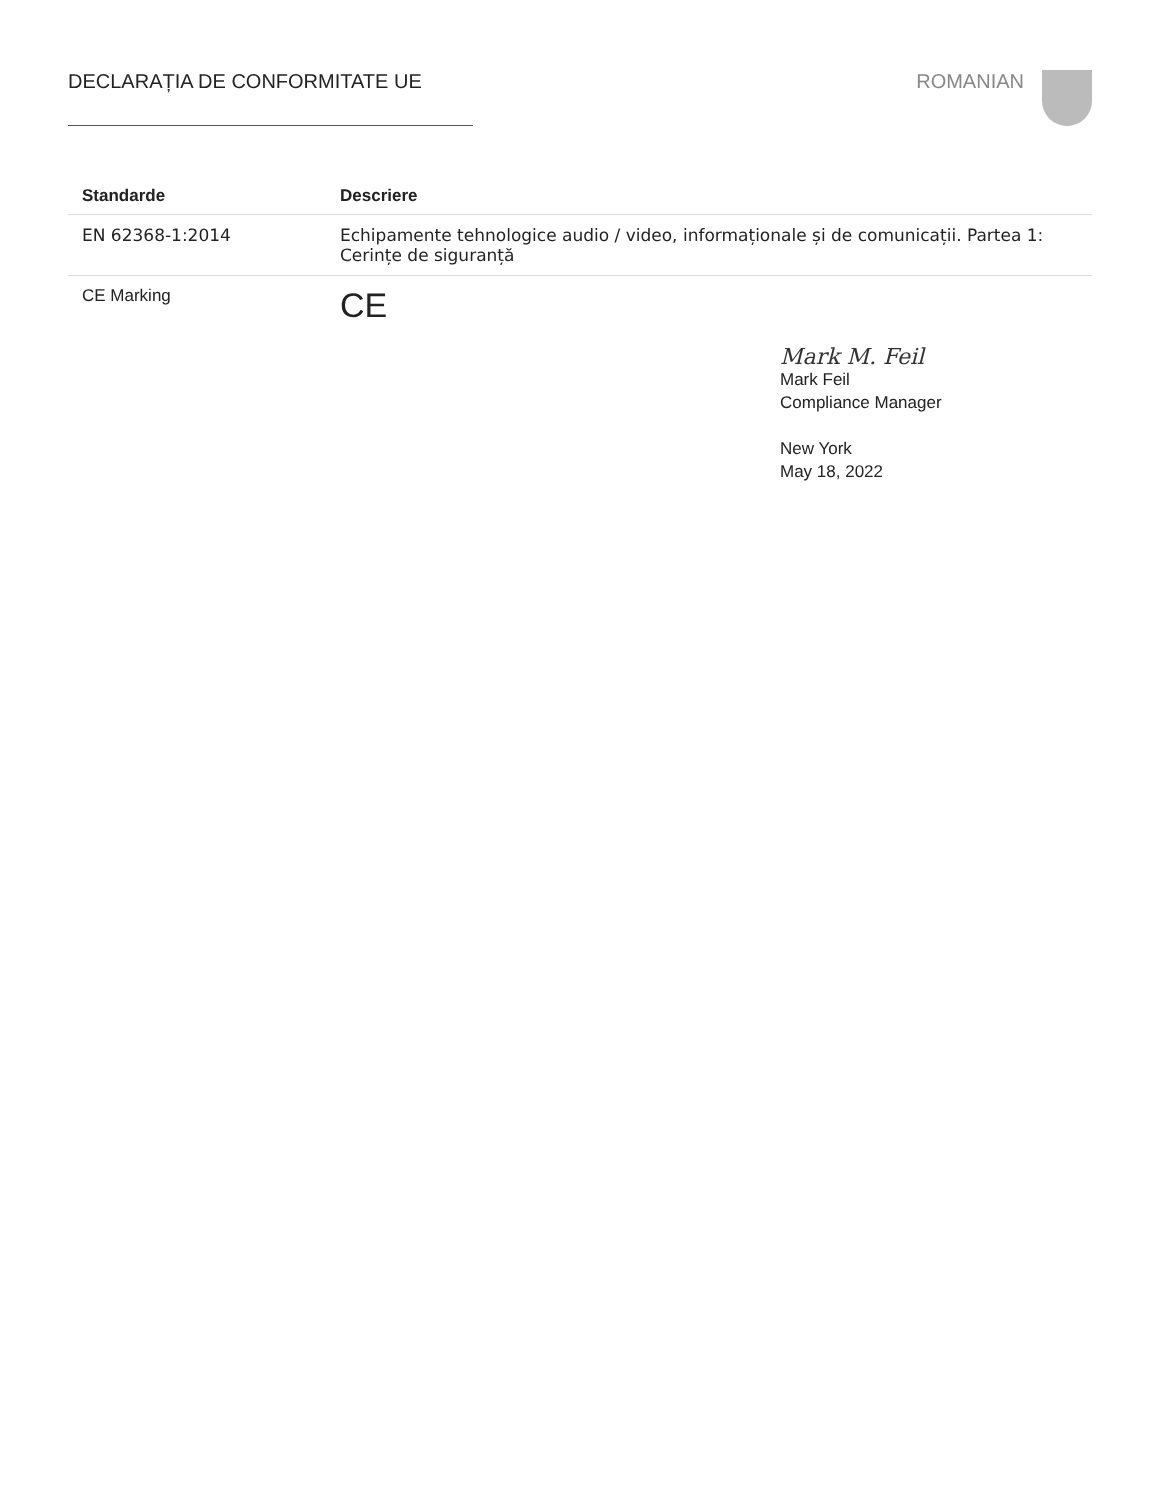DECLARAȚIA DE CONFORMITATE UE ROMANIAN
| Standarde | Descriere |
| --- | --- |
| EN 62368-1:2014 | Echipamente tehnologice audio / video, informaționale și de comunicații. Partea 1: Cerințe de siguranță |
| CE Marking | CE |
Mark M. Feil
Mark Feil
Compliance Manager
New York
May 18, 2022